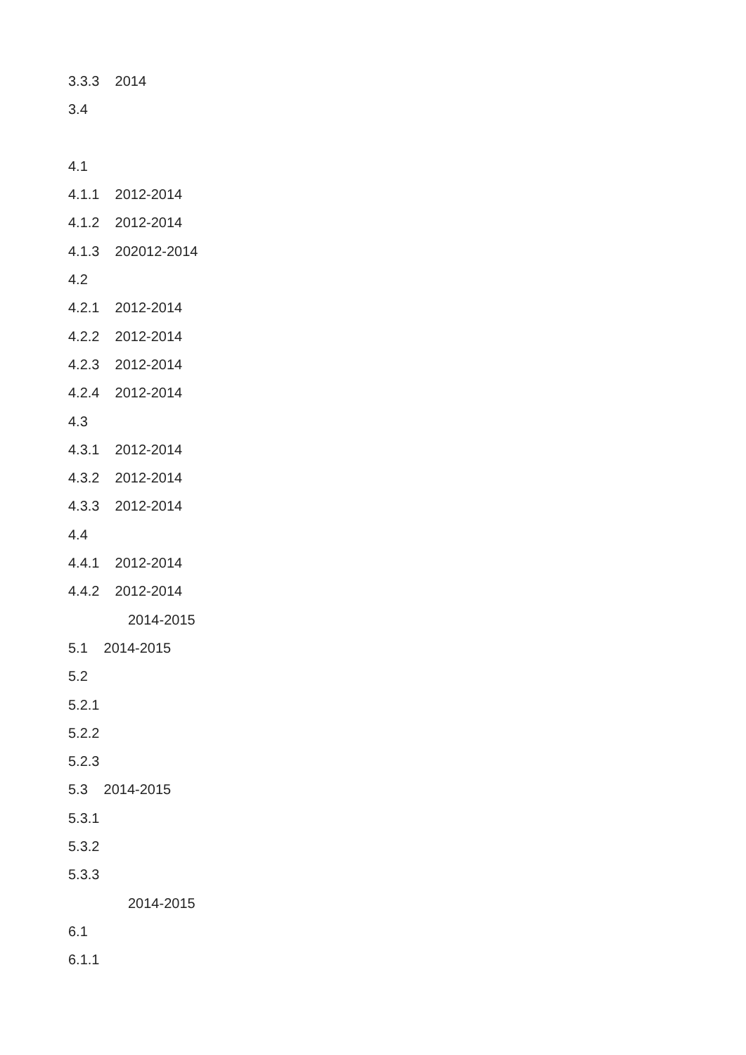3.3.3 2014
3.4
4.1
4.1.1 2012-2014
4.1.2 2012-2014
4.1.3 202012-2014
4.2
4.2.1 2012-2014
4.2.2 2012-2014
4.2.3 2012-2014
4.2.4 2012-2014
4.3
4.3.1 2012-2014
4.3.2 2012-2014
4.3.3 2012-2014
4.4
4.4.1 2012-2014
4.4.2 2012-2014
2014-2015
5.1 2014-2015
5.2
5.2.1
5.2.2
5.2.3
5.3 2014-2015
5.3.1
5.3.2
5.3.3
2014-2015
6.1
6.1.1